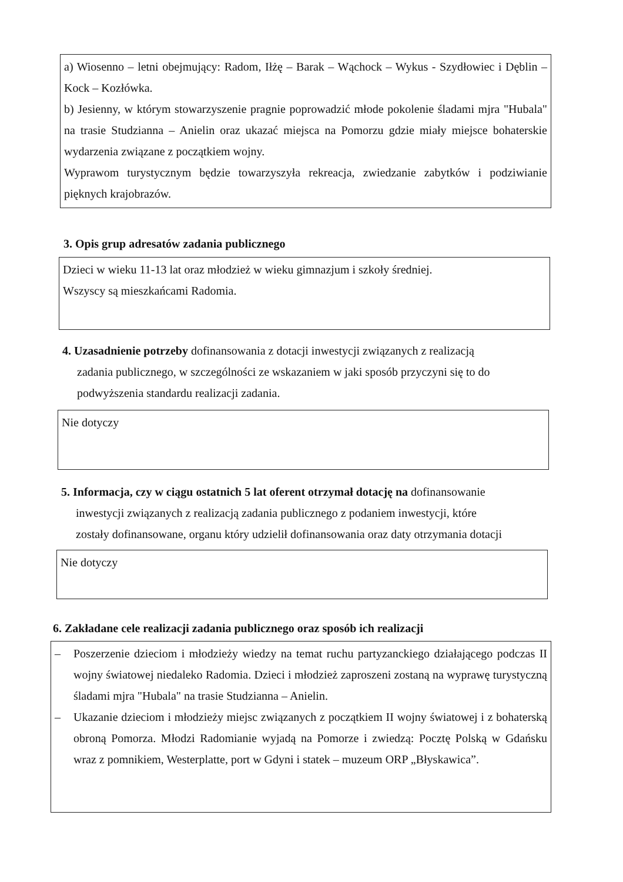a) Wiosenno – letni obejmujący: Radom, Iłżę – Barak – Wąchock – Wykus - Szydłowiec i Dęblin – Kock – Kozłówka.
b) Jesienny, w którym stowarzyszenie pragnie poprowadzić młode pokolenie śladami mjra "Hubala" na trasie Studzianna – Anielin oraz ukazać miejsca na Pomorzu gdzie miały miejsce bohaterskie wydarzenia związane z początkiem wojny.
Wyprawom turystycznym będzie towarzyszyła rekreacja, zwiedzanie zabytków i podziwianie pięknych krajobrazów.
3. Opis grup adresatów zadania publicznego
Dzieci w wieku 11-13 lat oraz młodzież w wieku gimnazjum i szkoły średniej.
Wszyscy są mieszkańcami Radomia.
4. Uzasadnienie potrzeby dofinansowania z dotacji inwestycji związanych z realizacją
zadania publicznego, w szczególności ze wskazaniem w jaki sposób przyczyni się to do
podwyższenia standardu realizacji zadania.
Nie dotyczy
5. Informacja, czy w ciągu ostatnich 5 lat oferent otrzymał dotację na dofinansowanie
inwestycji związanych z realizacją zadania publicznego z podaniem inwestycji, które
zostały dofinansowane, organu który udzielił dofinansowania oraz daty otrzymania dotacji
Nie dotyczy
6. Zakładane cele realizacji zadania publicznego oraz sposób ich realizacji
– Poszerzenie dzieciom i młodzieży wiedzy na temat ruchu partyzanckiego działającego podczas II wojny światowej niedaleko Radomia. Dzieci i młodzież zaproszeni zostaną na wyprawę turystyczną śladami mjra "Hubala" na trasie Studzianna – Anielin.
– Ukazanie dzieciom i młodzieży miejsc związanych z początkiem II wojny światowej i z bohaterską obroną Pomorza. Młodzi Radomianie wyjadą na Pomorze i zwiedzą: Pocztę Polską w Gdańsku wraz z pomnikiem, Westerplatte, port w Gdyni i statek – muzeum ORP „Błyskawica”.